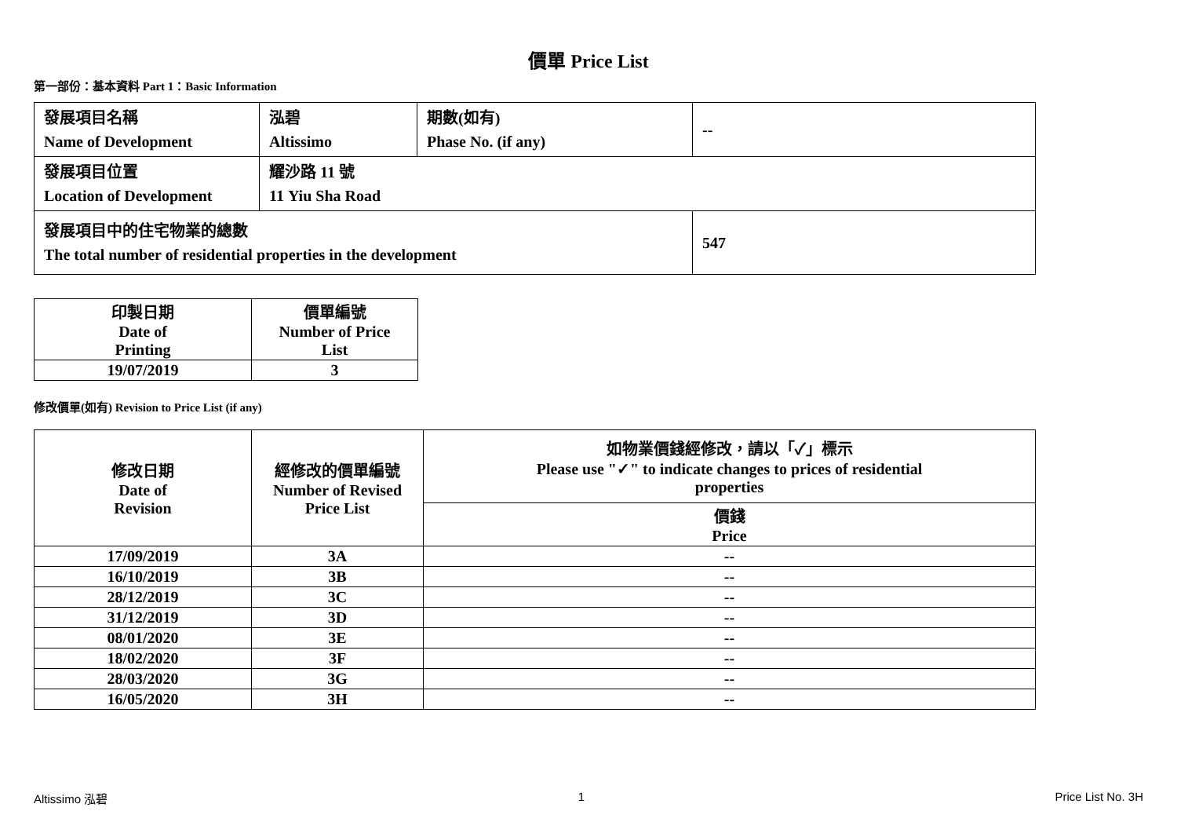價單 Price List
第一部份：基本資料 Part 1：Basic Information
| 發展項目名稱 Name of Development | 泓碧 Altissimo | 期數(如有) Phase No. (if any) | -- |
| 發展項目位置 Location of Development | 耀沙路 11 號 11 Yiu Sha Road | | |
| 發展項目中的住宅物業的總數 The total number of residential properties in the development | | | 547 |
| 印製日期 Date of Printing | 價單編號 Number of Price List |
| 19/07/2019 | 3 |
修改價單(如有) Revision to Price List (if any)
| 修改日期 Date of Revision | 經修改的價單編號 Number of Revised Price List | 如物業價錢經修改，請以「✓」標示 Please use "✓" to indicate changes to prices of residential properties |
| | | 價錢 Price |
| 17/09/2019 | 3A | -- |
| 16/10/2019 | 3B | -- |
| 28/12/2019 | 3C | -- |
| 31/12/2019 | 3D | -- |
| 08/01/2020 | 3E | -- |
| 18/02/2020 | 3F | -- |
| 28/03/2020 | 3G | -- |
| 16/05/2020 | 3H | -- |
Altissimo 泓碧 1 Price List No. 3H